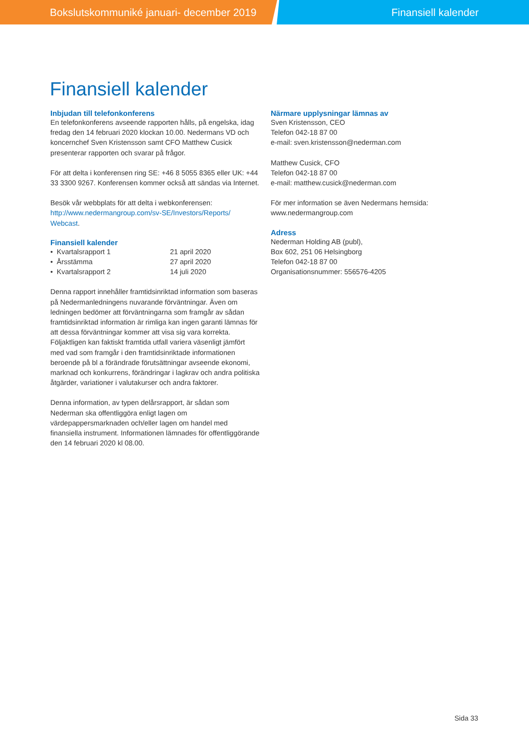Bokslutskommuniké januari- december 2019 Finansiell kalender
Finansiell kalender
Inbjudan till telefonkonferens
En telefonkonferens avseende rapporten hålls, på engelska, idag fredag den 14 februari 2020 klockan 10.00. Nedermans VD och koncernchef Sven Kristensson samt CFO Matthew Cusick presenterar rapporten och svarar på frågor.
För att delta i konferensen ring SE: +46 8 5055 8365 eller UK: +44 33 3300 9267. Konferensen kommer också att sändas via Internet.
Besök vår webbplats för att delta i webkonferensen: http://www.nedermangroup.com/sv-SE/Investors/Reports/ Webcast.
Finansiell kalender
| • Kvartalsrapport 1 | 21 april 2020 |
| • Årsstämma | 27 april 2020 |
| • Kvartalsrapport 2 | 14 juli 2020 |
Denna rapport innehåller framtidsinriktad information som baseras på Nedermanledningens nuvarande förväntningar. Även om ledningen bedömer att förväntningarna som framgår av sådan framtidsinriktad information är rimliga kan ingen garanti lämnas för att dessa förväntningar kommer att visa sig vara korrekta. Följaktligen kan faktiskt framtida utfall variera väsenligt jämfört med vad som framgår i den framtidsinriktade informationen beroende på bl a förändrade förutsättningar avseende ekonomi, marknad och konkurrens, förändringar i lagkrav och andra politiska åtgärder, variationer i valutakurser och andra faktorer.
Denna information, av typen delårsrapport, är sådan som Nederman ska offentliggöra enligt lagen om värdepappersmarknaden och/eller lagen om handel med finansiella instrument. Informationen lämnades för offentliggörande den 14 februari 2020 kl 08.00.
Närmare upplysningar lämnas av
Sven Kristensson, CEO
Telefon 042-18 87 00
e-mail: sven.kristensson@nederman.com
Matthew Cusick, CFO
Telefon 042-18 87 00
e-mail: matthew.cusick@nederman.com
För mer information se även Nedermans hemsida:
www.nedermangroup.com
Adress
Nederman Holding AB (publ),
Box 602, 251 06 Helsingborg
Telefon 042-18 87 00
Organisationsnummer: 556576-4205
Sida 33